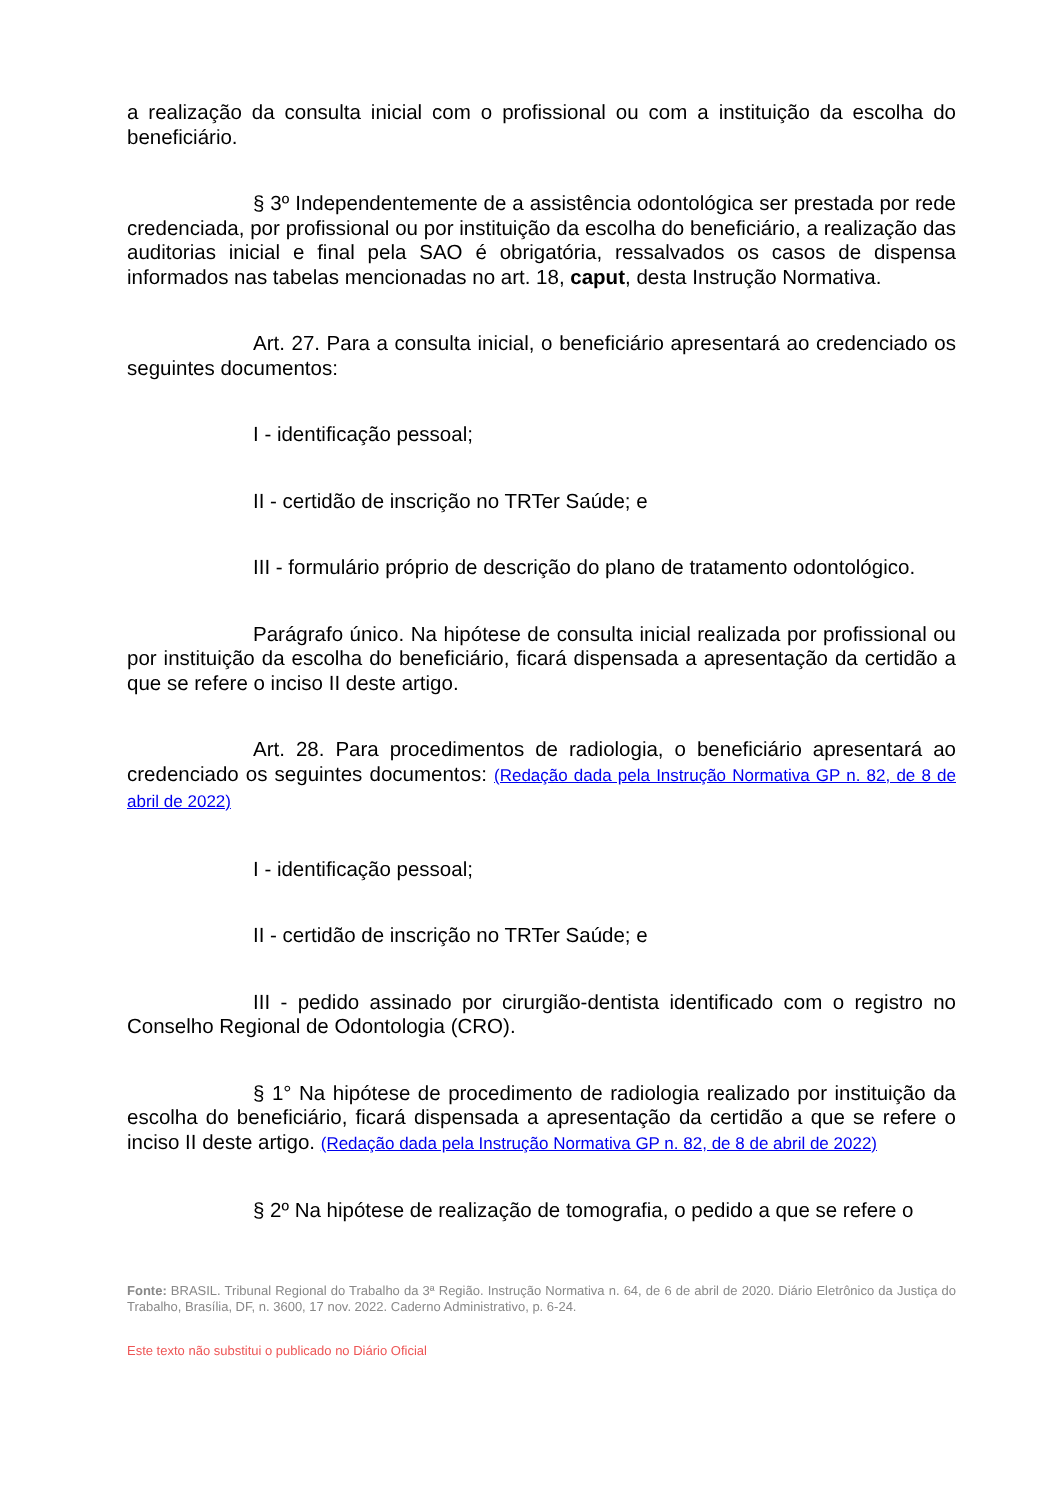a realização da consulta inicial com o profissional ou com a instituição da escolha do beneficiário.
§ 3º Independentemente de a assistência odontológica ser prestada por rede credenciada, por profissional ou por instituição da escolha do beneficiário, a realização das auditorias inicial e final pela SAO é obrigatória, ressalvados os casos de dispensa informados nas tabelas mencionadas no art. 18, caput, desta Instrução Normativa.
Art. 27. Para a consulta inicial, o beneficiário apresentará ao credenciado os seguintes documentos:
I - identificação pessoal;
II - certidão de inscrição no TRTer Saúde; e
III - formulário próprio de descrição do plano de tratamento odontológico.
Parágrafo único. Na hipótese de consulta inicial realizada por profissional ou por instituição da escolha do beneficiário, ficará dispensada a apresentação da certidão a que se refere o inciso II deste artigo.
Art. 28. Para procedimentos de radiologia, o beneficiário apresentará ao credenciado os seguintes documentos: (Redação dada pela Instrução Normativa GP n. 82, de 8 de abril de 2022)
I - identificação pessoal;
II - certidão de inscrição no TRTer Saúde; e
III - pedido assinado por cirurgião-dentista identificado com o registro no Conselho Regional de Odontologia (CRO).
§ 1° Na hipótese de procedimento de radiologia realizado por instituição da escolha do beneficiário, ficará dispensada a apresentação da certidão a que se refere o inciso II deste artigo. (Redação dada pela Instrução Normativa GP n. 82, de 8 de abril de 2022)
§ 2º Na hipótese de realização de tomografia, o pedido a que se refere o
Fonte: BRASIL. Tribunal Regional do Trabalho da 3ª Região. Instrução Normativa n. 64, de 6 de abril de 2020. Diário Eletrônico da Justiça do Trabalho, Brasília, DF, n. 3600, 17 nov. 2022. Caderno Administrativo, p. 6-24.
Este texto não substitui o publicado no Diário Oficial